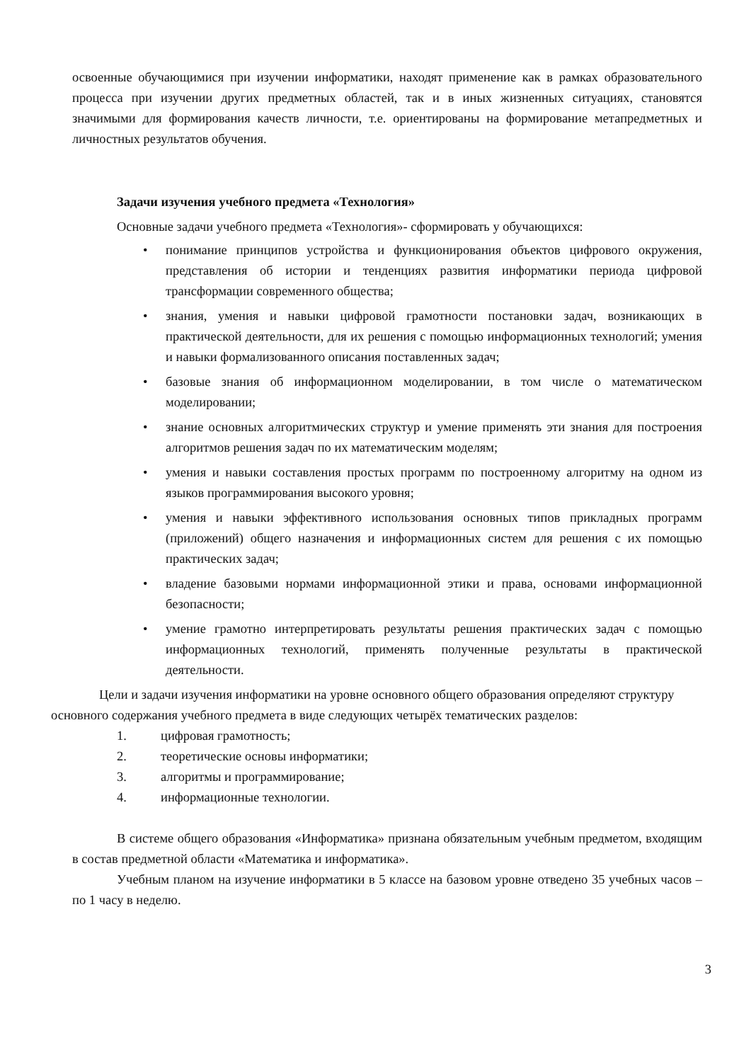освоенные обучающимися при изучении информатики, находят применение как в рамках образовательного процесса при изучении других предметных областей, так и в иных жизненных ситуациях, становятся значимыми для формирования качеств личности, т.е. ориентированы на формирование метапредметных и личностных результатов обучения.
Задачи изучения учебного предмета «Технология»
Основные задачи учебного предмета «Технология»- сформировать у обучающихся:
• понимание принципов устройства и функционирования объектов цифрового окружения, представления об истории и тенденциях развития информатики периода цифровой трансформации современного общества;
• знания, умения и навыки цифровой грамотности постановки задач, возникающих в практической деятельности, для их решения с помощью информационных технологий; умения и навыки формализованного описания поставленных задач;
• базовые знания об информационном моделировании, в том числе о математическом моделировании;
• знание основных алгоритмических структур и умение применять эти знания для построения алгоритмов решения задач по их математическим моделям;
• умения и навыки составления простых программ по построенному алгоритму на одном из языков программирования высокого уровня;
• умения и навыки эффективного использования основных типов прикладных программ (приложений) общего назначения и информационных систем для решения с их помощью практических задач;
• владение базовыми нормами информационной этики и права, основами информационной безопасности;
• умение грамотно интерпретировать результаты решения практических задач с помощью информационных технологий, применять полученные результаты в практической деятельности.
Цели и задачи изучения информатики на уровне основного общего образования определяют структуру основного содержания учебного предмета в виде следующих четырёх тематических разделов:
1. цифровая грамотность;
2. теоретические основы информатики;
3. алгоритмы и программирование;
4. информационные технологии.
В системе общего образования «Информатика» признана обязательным учебным предметом, входящим в состав предметной области «Математика и информатика».
Учебным планом на изучение информатики в 5 классе на базовом уровне отведено 35 учебных часов – по 1 часу в неделю.
3